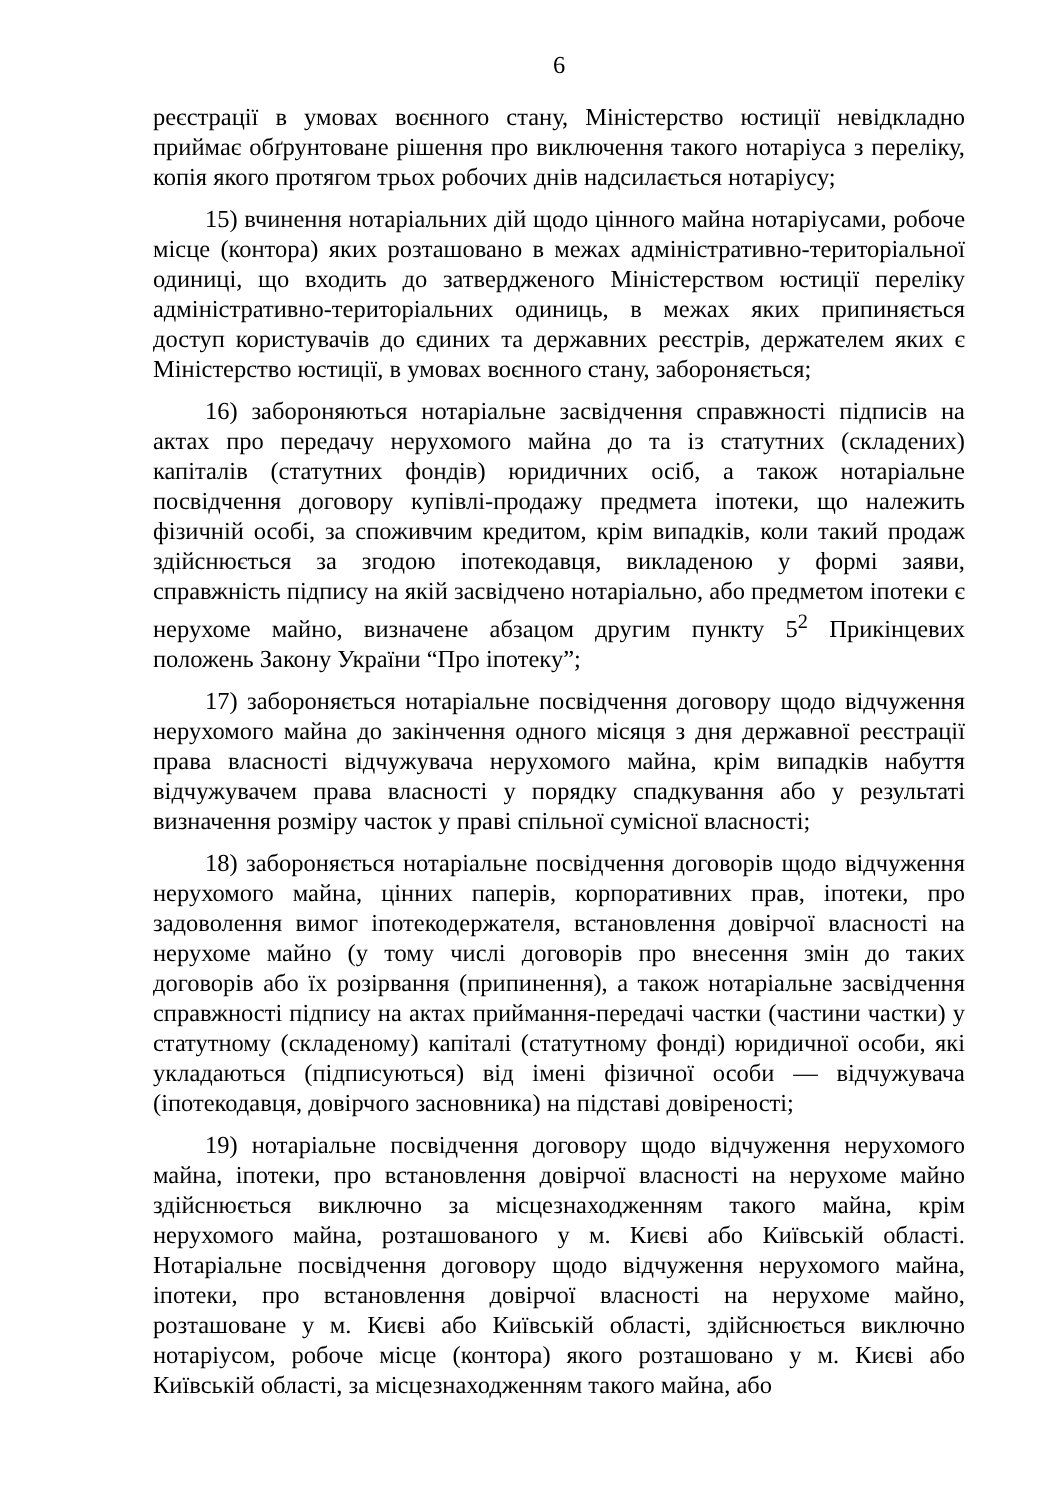6
реєстрації в умовах воєнного стану, Міністерство юстиції невідкладно приймає обґрунтоване рішення про виключення такого нотаріуса з переліку, копія якого протягом трьох робочих днів надсилається нотаріусу;
15) вчинення нотаріальних дій щодо цінного майна нотаріусами, робоче місце (контора) яких розташовано в межах адміністративно-територіальної одиниці, що входить до затвердженого Міністерством юстиції переліку адміністративно-територіальних одиниць, в межах яких припиняється доступ користувачів до єдиних та державних реєстрів, держателем яких є Міністерство юстиції, в умовах воєнного стану, забороняється;
16) забороняються нотаріальне засвідчення справжності підписів на актах про передачу нерухомого майна до та із статутних (складених) капіталів (статутних фондів) юридичних осіб, а також нотаріальне посвідчення договору купівлі-продажу предмета іпотеки, що належить фізичній особі, за споживчим кредитом, крім випадків, коли такий продаж здійснюється за згодою іпотекодавця, викладеною у формі заяви, справжність підпису на якій засвідчено нотаріально, або предметом іпотеки є нерухоме майно, визначене абзацом другим пункту 5<sup>2</sup> Прикінцевих положень Закону України “Про іпотеку”;
17) забороняється нотаріальне посвідчення договору щодо відчуження нерухомого майна до закінчення одного місяця з дня державної реєстрації права власності відчужувача нерухомого майна, крім випадків набуття відчужувачем права власності у порядку спадкування або у результаті визначення розміру часток у праві спільної сумісної власності;
18) забороняється нотаріальне посвідчення договорів щодо відчуження нерухомого майна, цінних паперів, корпоративних прав, іпотеки, про задоволення вимог іпотекодержателя, встановлення довірчої власності на нерухоме майно (у тому числі договорів про внесення змін до таких договорів або їх розірвання (припинення), а також нотаріальне засвідчення справжності підпису на актах приймання-передачі частки (частини частки) у статутному (складеному) капіталі (статутному фонді) юридичної особи, які укладаються (підписуються) від імені фізичної особи — відчужувача (іпотекодавця, довірчого засновника) на підставі довіреності;
19) нотаріальне посвідчення договору щодо відчуження нерухомого майна, іпотеки, про встановлення довірчої власності на нерухоме майно здійснюється виключно за місцезнаходженням такого майна, крім нерухомого майна, розташованого у м. Києві або Київській області. Нотаріальне посвідчення договору щодо відчуження нерухомого майна, іпотеки, про встановлення довірчої власності на нерухоме майно, розташоване у м. Києві або Київській області, здійснюється виключно нотаріусом, робоче місце (контора) якого розташовано у м. Києві або Київській області, за місцезнаходженням такого майна, або